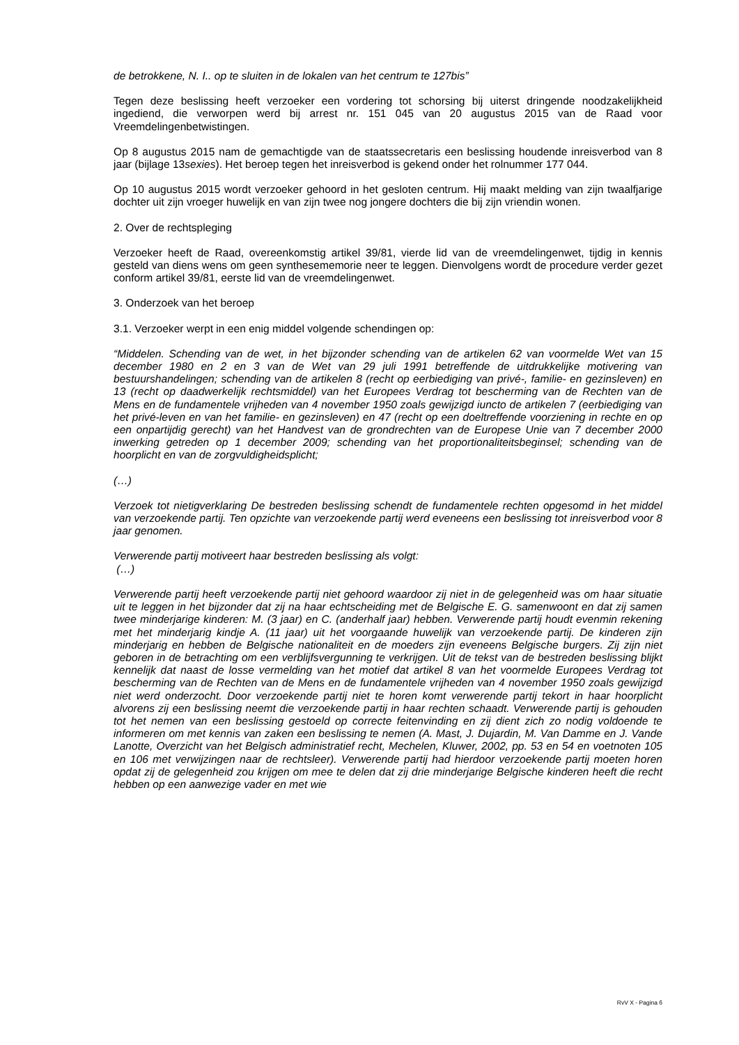de betrokkene, N. I.. op te sluiten in de lokalen van het centrum te 127bis”
Tegen deze beslissing heeft verzoeker een vordering tot schorsing bij uiterst dringende noodzakelijkheid ingediend, die verworpen werd bij arrest nr. 151 045 van 20 augustus 2015 van de Raad voor Vreemdelingenbetwistingen.
Op 8 augustus 2015 nam de gemachtigde van de staatssecretaris een beslissing houdende inreisverbod van 8 jaar (bijlage 13sexies). Het beroep tegen het inreisverbod is gekend onder het rolnummer 177 044.
Op 10 augustus 2015 wordt verzoeker gehoord in het gesloten centrum. Hij maakt melding van zijn twaalfjarige dochter uit zijn vroeger huwelijk en van zijn twee nog jongere dochters die bij zijn vriendin wonen.
2. Over de rechtspleging
Verzoeker heeft de Raad, overeenkomstig artikel 39/81, vierde lid van de vreemdelingenwet, tijdig in kennis gesteld van diens wens om geen synthesememorie neer te leggen. Dienvolgens wordt de procedure verder gezet conform artikel 39/81, eerste lid van de vreemdelingenwet.
3. Onderzoek van het beroep
3.1. Verzoeker werpt in een enig middel volgende schendingen op:
“Middelen. Schending van de wet, in het bijzonder schending van de artikelen 62 van voormelde Wet van 15 december 1980 en 2 en 3 van de Wet van 29 juli 1991 betreffende de uitdrukkelijke motivering van bestuurshandelingen; schending van de artikelen 8 (recht op eerbiediging van privé-, familie- en gezinsleven) en 13 (recht op daadwerkelijk rechtsmiddel) van het Europees Verdrag tot bescherming van de Rechten van de Mens en de fundamentele vrijheden van 4 november 1950 zoals gewijzigd iuncto de artikelen 7 (eerbiediging van het privé-leven en van het familie- en gezinsleven) en 47 (recht op een doeltreffende voorziening in rechte en op een onpartijdig gerecht) van het Handvest van de grondrechten van de Europese Unie van 7 december 2000 inwerking getreden op 1 december 2009; schending van het proportionaliteitsbeginsel; schending van de hoorplicht en van de zorgvuldigheidsplicht;
(…)
Verzoek tot nietigverklaring De bestreden beslissing schendt de fundamentele rechten opgesomd in het middel van verzoekende partij. Ten opzichte van verzoekende partij werd eveneens een beslissing tot inreisverbod voor 8 jaar genomen.
Verwerende partij motiveert haar bestreden beslissing als volgt:
(…)
Verwerende partij heeft verzoekende partij niet gehoord waardoor zij niet in de gelegenheid was om haar situatie uit te leggen in het bijzonder dat zij na haar echtscheiding met de Belgische E. G. samenwoont en dat zij samen twee minderjarige kinderen: M. (3 jaar) en C. (anderhalf jaar) hebben. Verwerende partij houdt evenmin rekening met het minderjarig kindje A. (11 jaar) uit het voorgaande huwelijk van verzoekende partij. De kinderen zijn minderjarig en hebben de Belgische nationaliteit en de moeders zijn eveneens Belgische burgers. Zij zijn niet geboren in de betrachting om een verblijfsvergunning te verkrijgen. Uit de tekst van de bestreden beslissing blijkt kennelijk dat naast de losse vermelding van het motief dat artikel 8 van het voormelde Europees Verdrag tot bescherming van de Rechten van de Mens en de fundamentele vrijheden van 4 november 1950 zoals gewijzigd niet werd onderzocht. Door verzoekende partij niet te horen komt verwerende partij tekort in haar hoorplicht alvorens zij een beslissing neemt die verzoekende partij in haar rechten schaadt. Verwerende partij is gehouden tot het nemen van een beslissing gestoeld op correcte feitenvinding en zij dient zich zo nodig voldoende te informeren om met kennis van zaken een beslissing te nemen (A. Mast, J. Dujardin, M. Van Damme en J. Vande Lanotte, Overzicht van het Belgisch administratief recht, Mechelen, Kluwer, 2002, pp. 53 en 54 en voetnoten 105 en 106 met verwijzingen naar de rechtsleer). Verwerende partij had hierdoor verzoekende partij moeten horen opdat zij de gelegenheid zou krijgen om mee te delen dat zij drie minderjarige Belgische kinderen heeft die recht hebben op een aanwezige vader en met wie
RvV X - Pagina 6